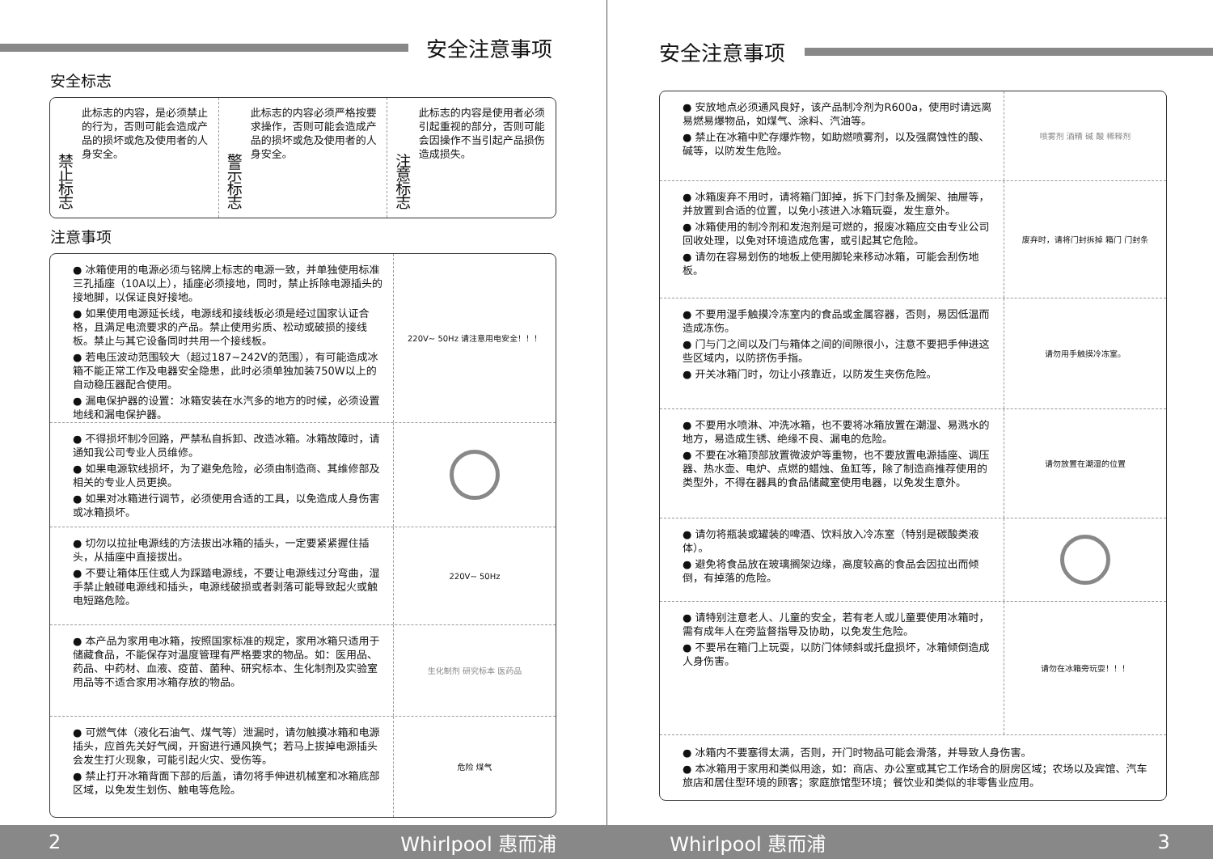安全注意事项
安全标志
禁止标志
此标志的内容，是必须禁止的行为，否则可能会造成产品的损坏或危及使用者的人身安全。
警示标志
此标志的内容必须严格按要求操作，否则可能会造成产品的损坏或危及使用者的人身安全。
注意标志
此标志的内容是使用者必须引起重视的部分，否则可能会因操作不当引起产品损伤造成损失。
注意事项
● 冰箱使用的电源必须与铭牌上标志的电源一致，并单独使用标准三孔插座（10A以上），插座必须接地，同时，禁止拆除电源插头的接地脚，以保证良好接地。
● 如果使用电源延长线，电源线和接线板必须是经过国家认证合格，且满足电流要求的产品。禁止使用劣质、松动或破损的接线板。禁止与其它设备同时共用一个接线板。
● 若电压波动范围较大（超过187~242V的范围），有可能造成冰箱不能正常工作及电器安全隐患，此时必须单独加装750W以上的自动稳压器配合使用。
● 漏电保护器的设置：冰箱安装在水汽多的地方的时候，必须设置地线和漏电保护器。
220V~ 50Hz 请注意用电安全！！！
● 不得损坏制冷回路，严禁私自拆卸、改造冰箱。冰箱故障时，请通知我公司专业人员维修。
● 如果电源软线损坏，为了避免危险，必须由制造商、其维修部及相关的专业人员更换。
● 如果对冰箱进行调节，必须使用合适的工具，以免造成人身伤害或冰箱损坏。
● 切勿以拉扯电源线的方法拔出冰箱的插头，一定要紧紧握住插头，从插座中直接拔出。
● 不要让箱体压住或人为踩踏电源线，不要让电源线过分弯曲，湿手禁止触碰电源线和插头，电源线破损或者剥落可能导致起火或触电短路危险。
220V~ 50Hz
● 本产品为家用电冰箱，按照国家标准的规定，家用冰箱只适用于储藏食品，不能保存对温度管理有严格要求的物品。如：医用品、药品、中药材、血液、疫苗、菌种、研究标本、生化制剂及实验室用品等不适合家用冰箱存放的物品。
生化制剂 研究标本 医药品
● 可燃气体（液化石油气、煤气等）泄漏时，请勿触摸冰箱和电源插头，应首先关好气阀，开窗进行通风换气；若马上拔掉电源插头会发生打火现象，可能引起火灾、受伤等。
● 禁止打开冰箱背面下部的后盖，请勿将手伸进机械室和冰箱底部区域，以免发生划伤、触电等危险。
危险 煤气
安全注意事项
● 安放地点必须通风良好，该产品制冷剂为R600a，使用时请远离易燃易爆物品，如煤气、涂料、汽油等。
● 禁止在冰箱中贮存爆炸物，如助燃喷雾剂，以及强腐蚀性的酸、碱等，以防发生危险。
喷雾剂 酒精 碱 酸 稀释剂
● 冰箱废弃不用时，请将箱门卸掉，拆下门封条及搁架、抽屉等，并放置到合适的位置，以免小孩进入冰箱玩耍，发生意外。
● 冰箱使用的制冷剂和发泡剂是可燃的，报废冰箱应交由专业公司回收处理，以免对环境造成危害，或引起其它危险。
● 请勿在容易划伤的地板上使用脚轮来移动冰箱，可能会刮伤地板。
废弃时，请将门封拆掉 箱门 门封条
● 不要用湿手触摸冷冻室内的食品或金属容器，否则，易因低温而造成冻伤。
● 门与门之间以及门与箱体之间的间隙很小，注意不要把手伸进这些区域内，以防挤伤手指。
● 开关冰箱门时，勿让小孩靠近，以防发生夹伤危险。
请勿用手触摸冷冻室。
● 不要用水喷淋、冲洗冰箱，也不要将冰箱放置在潮湿、易溅水的地方，易造成生锈、绝缘不良、漏电的危险。
● 不要在冰箱顶部放置微波炉等重物，也不要放置电源插座、调压器、热水壶、电炉、点燃的蜡烛、鱼缸等，除了制造商推荐使用的类型外，不得在器具的食品储藏室使用电器，以免发生意外。
请勿放置在潮湿的位置
● 请勿将瓶装或罐装的啤酒、饮料放入冷冻室（特别是碳酸类液体）。
● 避免将食品放在玻璃搁架边缘，高度较高的食品会因拉出而倾倒，有掉落的危险。
● 请特别注意老人、儿童的安全，若有老人或儿童要使用冰箱时，需有成年人在旁监督指导及协助，以免发生危险。
● 不要吊在箱门上玩耍，以防门体倾斜或托盘损坏，冰箱倾倒造成人身伤害。
请勿在冰箱旁玩耍！！！
● 冰箱内不要塞得太满，否则，开门时物品可能会滑落，并导致人身伤害。
● 本冰箱用于家用和类似用途，如：商店、办公室或其它工作场合的厨房区域；农场以及宾馆、汽车旅店和居住型环境的顾客；家庭旅馆型环境；餐饮业和类似的非零售业应用。
2 Whirlpool 惠而浦 Whirlpool 惠而浦 3